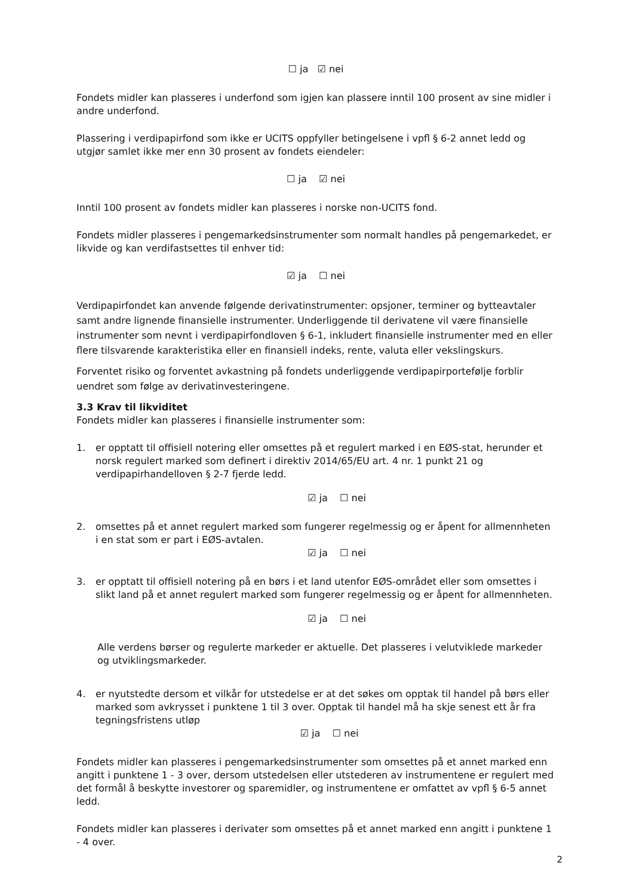☐ ja ☑ nei
Fondets midler kan plasseres i underfond som igjen kan plassere inntil 100 prosent av sine midler i andre underfond.
Plassering i verdipapirfond som ikke er UCITS oppfyller betingelsene i vpfl § 6-2 annet ledd og utgjør samlet ikke mer enn 30 prosent av fondets eiendeler:
☐ ja ☑ nei
Inntil 100 prosent av fondets midler kan plasseres i norske non-UCITS fond.
Fondets midler plasseres i pengemarkedsinstrumenter som normalt handles på pengemarkedet, er likvide og kan verdifastsettes til enhver tid:
☑ ja ☐ nei
Verdipapirfondet kan anvende følgende derivatinstrumenter: opsjoner, terminer og bytteavtaler samt andre lignende finansielle instrumenter. Underliggende til derivatene vil være finansielle instrumenter som nevnt i verdipapirfondloven § 6-1, inkludert finansielle instrumenter med en eller flere tilsvarende karakteristika eller en finansiell indeks, rente, valuta eller vekslingskurs.
Forventet risiko og forventet avkastning på fondets underliggende verdipapirportefølje forblir uendret som følge av derivatinvesteringene.
3.3 Krav til likviditet
Fondets midler kan plasseres i finansielle instrumenter som:
1. er opptatt til offisiell notering eller omsettes på et regulert marked i en EØS-stat, herunder et norsk regulert marked som definert i direktiv 2014/65/EU art. 4 nr. 1 punkt 21 og verdipapirhandelloven § 2-7 fjerde ledd.
☑ ja ☐ nei
2. omsettes på et annet regulert marked som fungerer regelmessig og er åpent for allmennheten i en stat som er part i EØS-avtalen.
☑ ja ☐ nei
3. er opptatt til offisiell notering på en børs i et land utenfor EØS-området eller som omsettes i slikt land på et annet regulert marked som fungerer regelmessig og er åpent for allmennheten.
☑ ja ☐ nei
Alle verdens børser og regulerte markeder er aktuelle. Det plasseres i velutviklede markeder og utviklingsmarkeder.
4. er nyutstedte dersom et vilkår for utstedelse er at det søkes om opptak til handel på børs eller marked som avkrysset i punktene 1 til 3 over. Opptak til handel må ha skje senest ett år fra tegningsfristens utløp
☑ ja ☐ nei
Fondets midler kan plasseres i pengemarkedsinstrumenter som omsettes på et annet marked enn angitt i punktene 1 - 3 over, dersom utstedelsen eller utstederen av instrumentene er regulert med det formål å beskytte investorer og sparemidler, og instrumentene er omfattet av vpfl § 6-5 annet ledd.
Fondets midler kan plasseres i derivater som omsettes på et annet marked enn angitt i punktene 1 - 4 over.
2